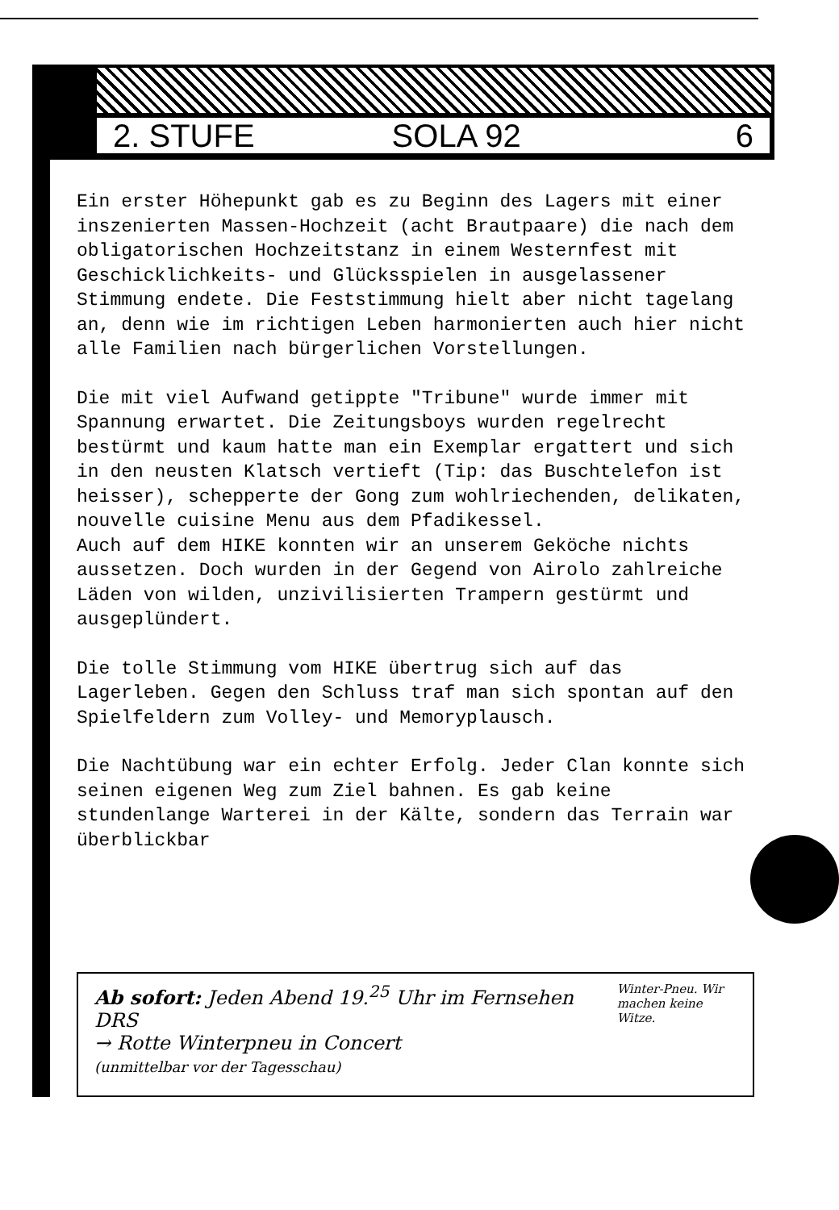2. STUFE SOLA 92 6
Ein erster Höhepunkt gab es zu Beginn des Lagers mit einer inszenierten Massen-Hochzeit (acht Brautpaare) die nach dem obligatorischen Hochzeitstanz in einem Westernfest mit Geschicklichkeits- und Glücksspielen in ausgelassener Stimmung endete. Die Feststimmung hielt aber nicht tagelang an, denn wie im richtigen Leben harmonierten auch hier nicht alle Familien nach bürgerlichen Vorstellungen.
Die mit viel Aufwand getippte "Tribune" wurde immer mit Spannung erwartet. Die Zeitungsboys wurden regelrecht bestürmt und kaum hatte man ein Exemplar ergattert und sich in den neusten Klatsch vertieft (Tip: das Buschtelefon ist heisser), schepperte der Gong zum wohlriechenden, delikaten, nouvelle cuisine Menu aus dem Pfadikessel.
Auch auf dem HIKE konnten wir an unserem Geköche nichts aussetzen. Doch wurden in der Gegend von Airolo zahlreiche Läden von wilden, unzivilisierten Trampern gestürmt und ausgeplündert.
Die tolle Stimmung vom HIKE übertrug sich auf das Lagerleben. Gegen den Schluss traf man sich spontan auf den Spielfeldern zum Volley- und Memoryplausch.
Die Nachtübung war ein echter Erfolg. Jeder Clan konnte sich seinen eigenen Weg zum Ziel bahnen. Es gab keine stundenlange Warterei in der Kälte, sondern das Terrain war überblickbar
Ab sofort: Jeden Abend 19.<sup>25</sup> Uhr im Fernsehen DRS
→ Rotte Winterpneu in Concert
(unmittelbar vor der Tagesschau)
Winter-Pneu. Wir machen keine Witze.